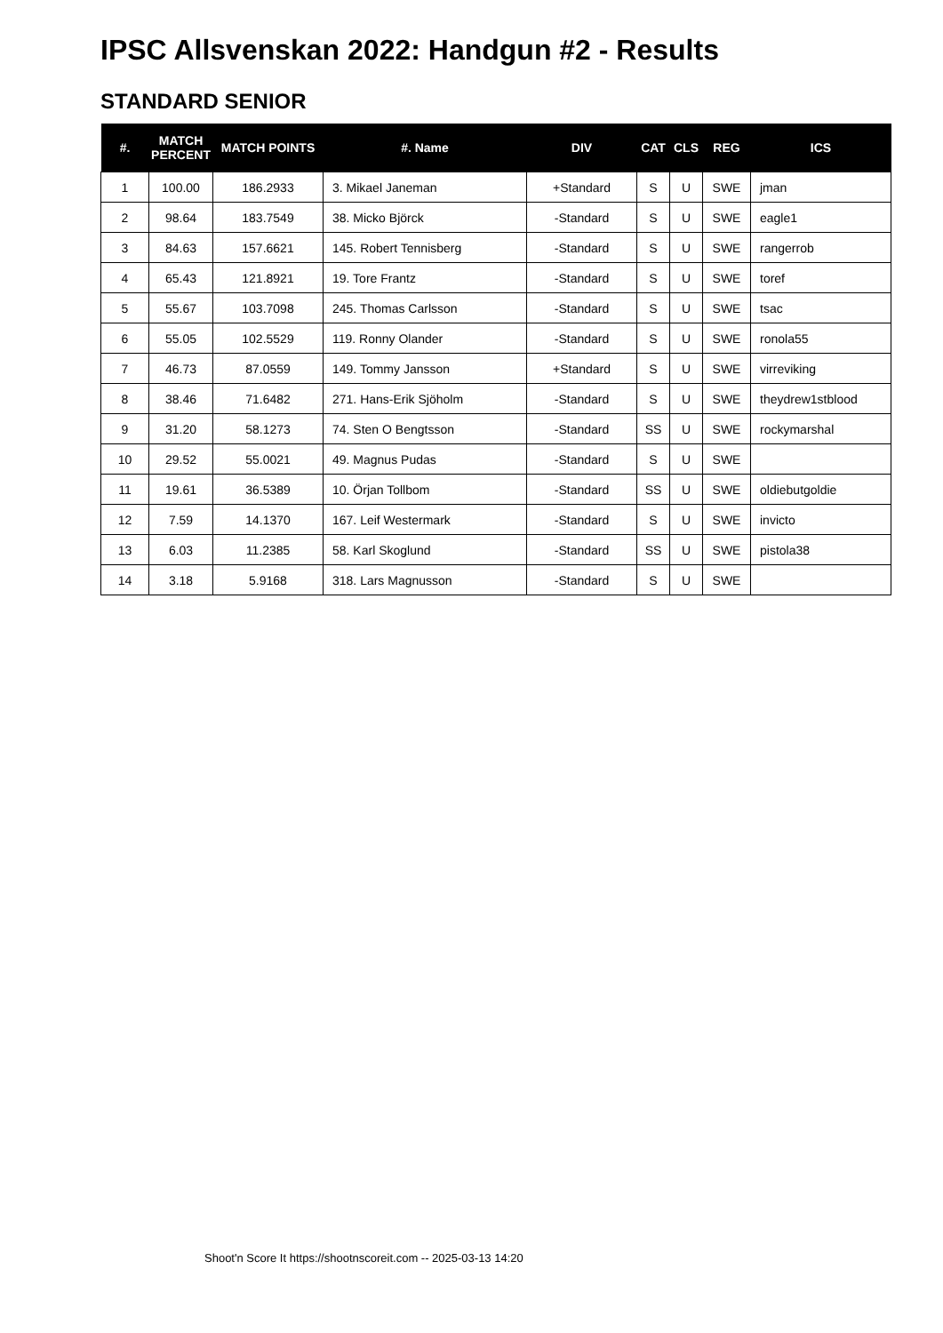IPSC Allsvenskan 2022: Handgun #2 - Results
STANDARD SENIOR
| #. | MATCH PERCENT | MATCH POINTS | #. Name | DIV | CAT | CLS | REG | ICS |
| --- | --- | --- | --- | --- | --- | --- | --- | --- |
| 1 | 100.00 | 186.2933 | 3. Mikael Janeman | +Standard | S | U | SWE | jman |
| 2 | 98.64 | 183.7549 | 38. Micko Björck | -Standard | S | U | SWE | eagle1 |
| 3 | 84.63 | 157.6621 | 145. Robert Tennisberg | -Standard | S | U | SWE | rangerrob |
| 4 | 65.43 | 121.8921 | 19. Tore Frantz | -Standard | S | U | SWE | toref |
| 5 | 55.67 | 103.7098 | 245. Thomas Carlsson | -Standard | S | U | SWE | tsac |
| 6 | 55.05 | 102.5529 | 119. Ronny Olander | -Standard | S | U | SWE | ronola55 |
| 7 | 46.73 | 87.0559 | 149. Tommy Jansson | +Standard | S | U | SWE | virreviking |
| 8 | 38.46 | 71.6482 | 271. Hans-Erik Sjöholm | -Standard | S | U | SWE | theydrew1stblood |
| 9 | 31.20 | 58.1273 | 74. Sten O Bengtsson | -Standard | SS | U | SWE | rockymarshal |
| 10 | 29.52 | 55.0021 | 49. Magnus Pudas | -Standard | S | U | SWE | |
| 11 | 19.61 | 36.5389 | 10. Örjan Tollbom | -Standard | SS | U | SWE | oldiebutgoldie |
| 12 | 7.59 | 14.1370 | 167. Leif Westermark | -Standard | S | U | SWE | invicto |
| 13 | 6.03 | 11.2385 | 58. Karl Skoglund | -Standard | SS | U | SWE | pistola38 |
| 14 | 3.18 | 5.9168 | 318. Lars Magnusson | -Standard | S | U | SWE | |
Shoot'n Score It https://shootnscoreit.com -- 2025-03-13 14:20